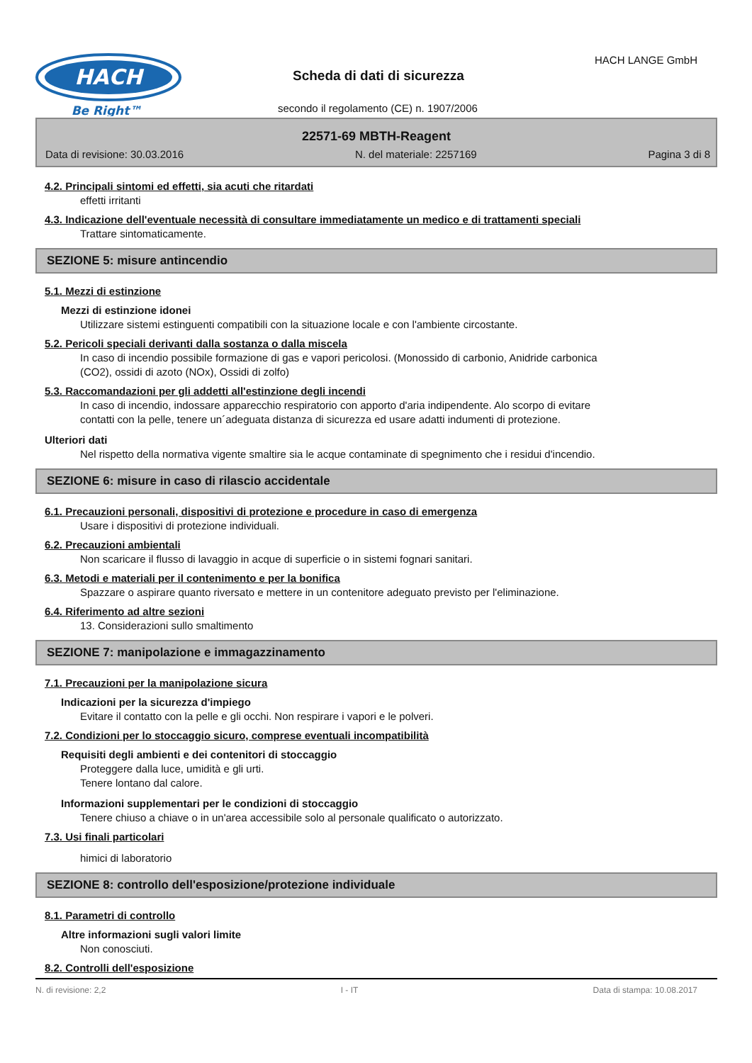HACH
Be Right™
HACH LANGE GmbH
Scheda di dati di sicurezza
secondo il regolamento (CE) n. 1907/2006
22571-69 MBTH-Reagent
Data di revisione: 30.03.2016 N. del materiale: 2257169 Pagina 3 di 8
4.2. Principali sintomi ed effetti, sia acuti che ritardati
effetti irritanti
4.3. Indicazione dell'eventuale necessità di consultare immediatamente un medico e di trattamenti speciali
Trattare sintomaticamente.
SEZIONE 5: misure antincendio
5.1. Mezzi di estinzione
Mezzi di estinzione idonei
Utilizzare sistemi estinguenti compatibili con la situazione locale e con l'ambiente circostante.
5.2. Pericoli speciali derivanti dalla sostanza o dalla miscela
In caso di incendio possibile formazione di gas e vapori pericolosi. (Monossido di carbonio, Anidride carbonica
(CO2), ossidi di azoto (NOx), Ossidi di zolfo)
5.3. Raccomandazioni per gli addetti all'estinzione degli incendi
In caso di incendio, indossare apparecchio respiratorio con apporto d'aria indipendente. Alo scorpo di evitare
contatti con la pelle, tenere un´adeguata distanza di sicurezza ed usare adatti indumenti di protezione.
Ulteriori dati
Nel rispetto della normativa vigente smaltire sia le acque contaminate di spegnimento che i residui d'incendio.
SEZIONE 6: misure in caso di rilascio accidentale
6.1. Precauzioni personali, dispositivi di protezione e procedure in caso di emergenza
Usare i dispositivi di protezione individuali.
6.2. Precauzioni ambientali
Non scaricare il flusso di lavaggio in acque di superficie o in sistemi fognari sanitari.
6.3. Metodi e materiali per il contenimento e per la bonifica
Spazzare o aspirare quanto riversato e mettere in un contenitore adeguato previsto per l'eliminazione.
6.4. Riferimento ad altre sezioni
13. Considerazioni sullo smaltimento
SEZIONE 7: manipolazione e immagazzinamento
7.1. Precauzioni per la manipolazione sicura
Indicazioni per la sicurezza d'impiego
Evitare il contatto con la pelle e gli occhi. Non respirare i vapori e le polveri.
7.2. Condizioni per lo stoccaggio sicuro, comprese eventuali incompatibilità
Requisiti degli ambienti e dei contenitori di stoccaggio
Proteggere dalla luce, umidità e gli urti.
Tenere lontano dal calore.
Informazioni supplementari per le condizioni di stoccaggio
Tenere chiuso a chiave o in un'area accessibile solo al personale qualificato o autorizzato.
7.3. Usi finali particolari
himici di laboratorio
SEZIONE 8: controllo dell'esposizione/protezione individuale
8.1. Parametri di controllo
Altre informazioni sugli valori limite
Non conosciuti.
8.2. Controlli dell'esposizione
N. di revisione: 2,2 I - IT Data di stampa: 10.08.2017